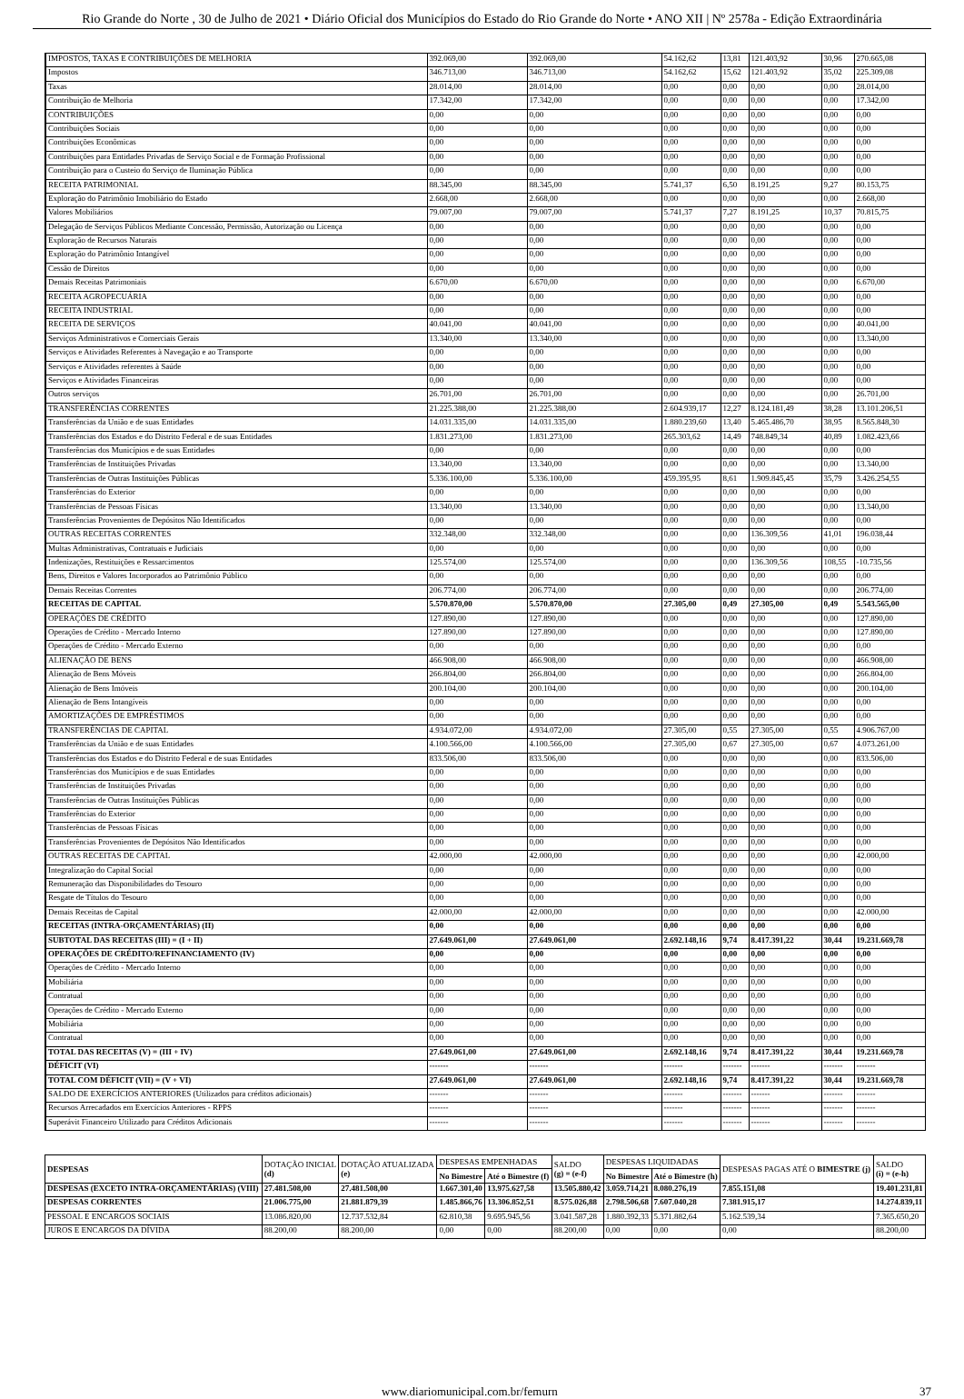Rio Grande do Norte , 30 de Julho de 2021 • Diário Oficial dos Municípios do Estado do Rio Grande do Norte • ANO XII | Nº 2578a - Edição Extraordinária
| IMPOSTOS, TAXAS E CONTRIBUIÇÕES DE MELHORIA | 392.069,00 | 392.069,00 | 54.162,62 | 13,81 | 121.403,92 | 30,96 | 270.665,08 |
| Impostos | 346.713,00 | 346.713,00 | 54.162,62 | 15,62 | 121.403,92 | 35,02 | 225.309,08 |
| Taxas | 28.014,00 | 28.014,00 | 0,00 | 0,00 | 0,00 | 0,00 | 28.014,00 |
| Contribuição de Melhoria | 17.342,00 | 17.342,00 | 0,00 | 0,00 | 0,00 | 0,00 | 17.342,00 |
| CONTRIBUIÇÕES | 0,00 | 0,00 | 0,00 | 0,00 | 0,00 | 0,00 | 0,00 |
| Contribuições Sociais | 0,00 | 0,00 | 0,00 | 0,00 | 0,00 | 0,00 | 0,00 |
| Contribuições Econômicas | 0,00 | 0,00 | 0,00 | 0,00 | 0,00 | 0,00 | 0,00 |
| Contribuições para Entidades Privadas de Serviço Social e de Formação Profissional | 0,00 | 0,00 | 0,00 | 0,00 | 0,00 | 0,00 | 0,00 |
| Contribuição para o Custeio do Serviço de Iluminação Pública | 0,00 | 0,00 | 0,00 | 0,00 | 0,00 | 0,00 | 0,00 |
| RECEITA PATRIMONIAL | 88.345,00 | 88.345,00 | 5.741,37 | 6,50 | 8.191,25 | 9,27 | 80.153,75 |
| Exploração do Patrimônio Imobiliário do Estado | 2.668,00 | 2.668,00 | 0,00 | 0,00 | 0,00 | 0,00 | 2.668,00 |
| Valores Mobiliários | 79.007,00 | 79.007,00 | 5.741,37 | 7,27 | 8.191,25 | 10,37 | 70.815,75 |
| Delegação de Serviços Públicos Mediante Concessão, Permissão, Autorização ou Licença | 0,00 | 0,00 | 0,00 | 0,00 | 0,00 | 0,00 | 0,00 |
| Exploração de Recursos Naturais | 0,00 | 0,00 | 0,00 | 0,00 | 0,00 | 0,00 | 0,00 |
| Exploração do Patrimônio Intangível | 0,00 | 0,00 | 0,00 | 0,00 | 0,00 | 0,00 | 0,00 |
| Cessão de Direitos | 0,00 | 0,00 | 0,00 | 0,00 | 0,00 | 0,00 | 0,00 |
| Demais Receitas Patrimoniais | 6.670,00 | 6.670,00 | 0,00 | 0,00 | 0,00 | 0,00 | 6.670,00 |
| RECEITA AGROPECUÁRIA | 0,00 | 0,00 | 0,00 | 0,00 | 0,00 | 0,00 | 0,00 |
| RECEITA INDUSTRIAL | 0,00 | 0,00 | 0,00 | 0,00 | 0,00 | 0,00 | 0,00 |
| RECEITA DE SERVIÇOS | 40.041,00 | 40.041,00 | 0,00 | 0,00 | 0,00 | 0,00 | 40.041,00 |
| Serviços Administrativos e Comerciais Gerais | 13.340,00 | 13.340,00 | 0,00 | 0,00 | 0,00 | 0,00 | 13.340,00 |
| Serviços e Atividades Referentes à Navegação e ao Transporte | 0,00 | 0,00 | 0,00 | 0,00 | 0,00 | 0,00 | 0,00 |
| Serviços e Atividades referentes à Saúde | 0,00 | 0,00 | 0,00 | 0,00 | 0,00 | 0,00 | 0,00 |
| Serviços e Atividades Financeiras | 0,00 | 0,00 | 0,00 | 0,00 | 0,00 | 0,00 | 0,00 |
| Outros serviços | 26.701,00 | 26.701,00 | 0,00 | 0,00 | 0,00 | 0,00 | 26.701,00 |
| TRANSFERÊNCIAS CORRENTES | 21.225.388,00 | 21.225.388,00 | 2.604.939,17 | 12,27 | 8.124.181,49 | 38,28 | 13.101.206,51 |
| Transferências da União e de suas Entidades | 14.031.335,00 | 14.031.335,00 | 1.880.239,60 | 13,40 | 5.465.486,70 | 38,95 | 8.565.848,30 |
| Transferências dos Estados e do Distrito Federal e de suas Entidades | 1.831.273,00 | 1.831.273,00 | 265.303,62 | 14,49 | 748.849,34 | 40,89 | 1.082.423,66 |
| Transferências dos Municípios e de suas Entidades | 0,00 | 0,00 | 0,00 | 0,00 | 0,00 | 0,00 | 0,00 |
| Transferências de Instituições Privadas | 13.340,00 | 13.340,00 | 0,00 | 0,00 | 0,00 | 0,00 | 13.340,00 |
| Transferências de Outras Instituições Públicas | 5.336.100,00 | 5.336.100,00 | 459.395,95 | 8,61 | 1.909.845,45 | 35,79 | 3.426.254,55 |
| Transferências do Exterior | 0,00 | 0,00 | 0,00 | 0,00 | 0,00 | 0,00 | 0,00 |
| Transferências de Pessoas Físicas | 13.340,00 | 13.340,00 | 0,00 | 0,00 | 0,00 | 0,00 | 13.340,00 |
| Transferências Provenientes de Depósitos Não Identificados | 0,00 | 0,00 | 0,00 | 0,00 | 0,00 | 0,00 | 0,00 |
| OUTRAS RECEITAS CORRENTES | 332.348,00 | 332.348,00 | 0,00 | 0,00 | 136.309,56 | 41,01 | 196.038,44 |
| Multas Administrativas, Contratuais e Judiciais | 0,00 | 0,00 | 0,00 | 0,00 | 0,00 | 0,00 | 0,00 |
| Indenizações, Restituições e Ressarcimentos | 125.574,00 | 125.574,00 | 0,00 | 0,00 | 136.309,56 | 108,55 | -10.735,56 |
| Bens, Direitos e Valores Incorporados ao Patrimônio Público | 0,00 | 0,00 | 0,00 | 0,00 | 0,00 | 0,00 | 0,00 |
| Demais Receitas Correntes | 206.774,00 | 206.774,00 | 0,00 | 0,00 | 0,00 | 0,00 | 206.774,00 |
| RECEITAS DE CAPITAL | 5.570.870,00 | 5.570.870,00 | 27.305,00 | 0,49 | 27.305,00 | 0,49 | 5.543.565,00 |
| OPERAÇÕES DE CRÉDITO | 127.890,00 | 127.890,00 | 0,00 | 0,00 | 0,00 | 0,00 | 127.890,00 |
| Operações de Crédito - Mercado Interno | 127.890,00 | 127.890,00 | 0,00 | 0,00 | 0,00 | 0,00 | 127.890,00 |
| Operações de Crédito - Mercado Externo | 0,00 | 0,00 | 0,00 | 0,00 | 0,00 | 0,00 | 0,00 |
| ALIENAÇÃO DE BENS | 466.908,00 | 466.908,00 | 0,00 | 0,00 | 0,00 | 0,00 | 466.908,00 |
| Alienação de Bens Móveis | 266.804,00 | 266.804,00 | 0,00 | 0,00 | 0,00 | 0,00 | 266.804,00 |
| Alienação de Bens Imóveis | 200.104,00 | 200.104,00 | 0,00 | 0,00 | 0,00 | 0,00 | 200.104,00 |
| Alienação de Bens Intangíveis | 0,00 | 0,00 | 0,00 | 0,00 | 0,00 | 0,00 | 0,00 |
| AMORTIZAÇÕES DE EMPRÉSTIMOS | 0,00 | 0,00 | 0,00 | 0,00 | 0,00 | 0,00 | 0,00 |
| TRANSFERÊNCIAS DE CAPITAL | 4.934.072,00 | 4.934.072,00 | 27.305,00 | 0,55 | 27.305,00 | 0,55 | 4.906.767,00 |
| Transferências da União e de suas Entidades | 4.100.566,00 | 4.100.566,00 | 27.305,00 | 0,67 | 27.305,00 | 0,67 | 4.073.261,00 |
| Transferências dos Estados e do Distrito Federal e de suas Entidades | 833.506,00 | 833.506,00 | 0,00 | 0,00 | 0,00 | 0,00 | 833.506,00 |
| Transferências dos Municípios e de suas Entidades | 0,00 | 0,00 | 0,00 | 0,00 | 0,00 | 0,00 | 0,00 |
| Transferências de Instituições Privadas | 0,00 | 0,00 | 0,00 | 0,00 | 0,00 | 0,00 | 0,00 |
| Transferências de Outras Instituições Públicas | 0,00 | 0,00 | 0,00 | 0,00 | 0,00 | 0,00 | 0,00 |
| Transferências do Exterior | 0,00 | 0,00 | 0,00 | 0,00 | 0,00 | 0,00 | 0,00 |
| Transferências de Pessoas Físicas | 0,00 | 0,00 | 0,00 | 0,00 | 0,00 | 0,00 | 0,00 |
| Transferências Provenientes de Depósitos Não Identificados | 0,00 | 0,00 | 0,00 | 0,00 | 0,00 | 0,00 | 0,00 |
| OUTRAS RECEITAS DE CAPITAL | 42.000,00 | 42.000,00 | 0,00 | 0,00 | 0,00 | 0,00 | 42.000,00 |
| Integralização do Capital Social | 0,00 | 0,00 | 0,00 | 0,00 | 0,00 | 0,00 | 0,00 |
| Remuneração das Disponibilidades do Tesouro | 0,00 | 0,00 | 0,00 | 0,00 | 0,00 | 0,00 | 0,00 |
| Resgate de Títulos do Tesouro | 0,00 | 0,00 | 0,00 | 0,00 | 0,00 | 0,00 | 0,00 |
| Demais Receitas de Capital | 42.000,00 | 42.000,00 | 0,00 | 0,00 | 0,00 | 0,00 | 42.000,00 |
| RECEITAS (INTRA-ORÇAMENTÁRIAS) (II) | 0,00 | 0,00 | 0,00 | 0,00 | 0,00 | 0,00 | 0,00 |
| SUBTOTAL DAS RECEITAS (III) = (I + II) | 27.649.061,00 | 27.649.061,00 | 2.692.148,16 | 9,74 | 8.417.391,22 | 30,44 | 19.231.669,78 |
| OPERAÇÕES DE CRÉDITO/REFINANCIAMENTO (IV) | 0,00 | 0,00 | 0,00 | 0,00 | 0,00 | 0,00 | 0,00 |
| Operações de Crédito - Mercado Interno | 0,00 | 0,00 | 0,00 | 0,00 | 0,00 | 0,00 | 0,00 |
| Mobiliária | 0,00 | 0,00 | 0,00 | 0,00 | 0,00 | 0,00 | 0,00 |
| Contratual | 0,00 | 0,00 | 0,00 | 0,00 | 0,00 | 0,00 | 0,00 |
| Operações de Crédito - Mercado Externo | 0,00 | 0,00 | 0,00 | 0,00 | 0,00 | 0,00 | 0,00 |
| Mobiliária | 0,00 | 0,00 | 0,00 | 0,00 | 0,00 | 0,00 | 0,00 |
| Contratual | 0,00 | 0,00 | 0,00 | 0,00 | 0,00 | 0,00 | 0,00 |
| TOTAL DAS RECEITAS (V) = (III + IV) | 27.649.061,00 | 27.649.061,00 | 2.692.148,16 | 9,74 | 8.417.391,22 | 30,44 | 19.231.669,78 |
| DÉFICIT (VI) | ------- | ------- | ------- | ------- | ------- | ------- | ------- |
| TOTAL COM DÉFICIT (VII) = (V + VI) | 27.649.061,00 | 27.649.061,00 | 2.692.148,16 | 9,74 | 8.417.391,22 | 30,44 | 19.231.669,78 |
| SALDO DE EXERCÍCIOS ANTERIORES (Utilizados para créditos adicionais) | ------- | ------- | ------- | ------- | ------- | ------- | ------- |
| Recursos Arrecadados em Exercícios Anteriores - RPPS | ------- | ------- | ------- | ------- | ------- | ------- | ------- |
| Superávit Financeiro Utilizado para Créditos Adicionais | ------- | ------- | ------- | ------- | ------- | ------- | ------- |
| DESPESAS | DOTAÇÃO INICIAL (d) | DOTAÇÃO ATUALIZADA (e) | DESPESAS EMPENHADAS | | SALDO (g) = (e-f) | DESPESAS LIQUIDADAS | | DESPESAS PAGAS ATÉ O BIMESTRE (j) | SALDO (i) = (e-h) |
| --- | --- | --- | --- | --- | --- | --- | --- | --- | --- |
| | | | No Bimestre | Até o Bimestre (f) | | No Bimestre | Até o Bimestre (h) | | |
| DESPESAS (EXCETO INTRA-ORÇAMENTÁRIAS) (VIII) | 27.481.508,00 | 27.481.508,00 | 1.667.301,40 | 13.975.627,58 | 13.505.880,42 | 3.059.714,21 | 8.080.276,19 | 7.855.151,08 | 19.401.231,81 |
| DESPESAS CORRENTES | 21.006.775,00 | 21.881.879,39 | 1.485.866,76 | 13.306.852,51 | 8.575.026,88 | 2.798.506,68 | 7.607.040,28 | 7.381.915,17 | 14.274.839,11 |
| PESSOAL E ENCARGOS SOCIAIS | 13.086.820,00 | 12.737.532,84 | 62.810,38 | 9.695.945,56 | 3.041.587,28 | 1.880.392,33 | 5.371.882,64 | 5.162.539,34 | 7.365.650,20 |
| JUROS E ENCARGOS DA DÍVIDA | 88.200,00 | 88.200,00 | 0,00 | 0,00 | 88.200,00 | 0,00 | 0,00 | 0,00 | 88.200,00 |
www.diariomunicipal.com.br/femurn 37